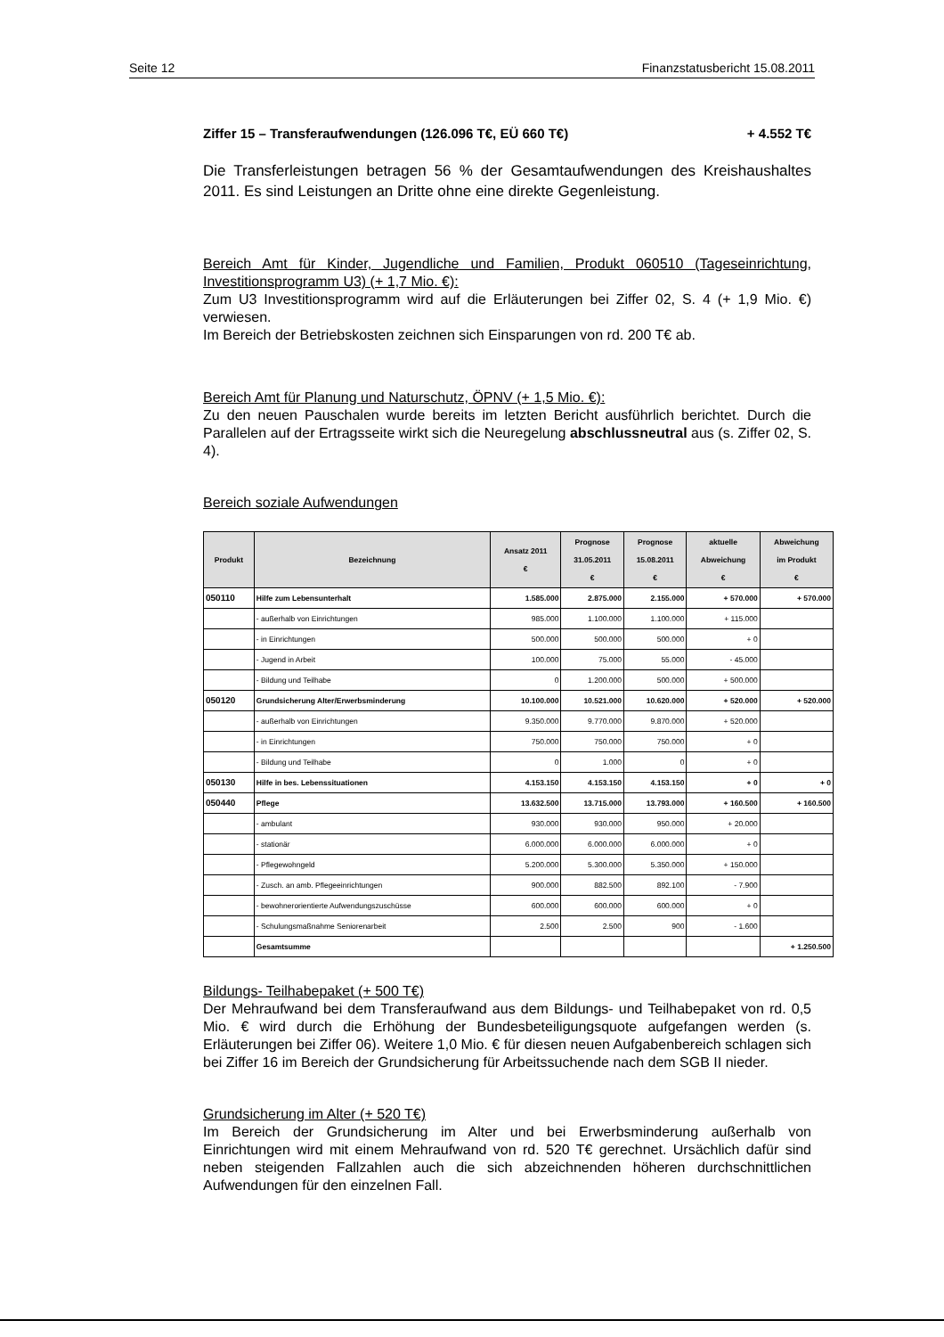Seite 12 Finanzstatusbericht 15.08.2011
Ziffer 15 – Transferaufwendungen (126.096 T€, EÜ 660 T€) + 4.552 T€
Die Transferleistungen betragen 56 % der Gesamtaufwendungen des Kreishaushaltes 2011. Es sind Leistungen an Dritte ohne eine direkte Gegenleistung.
Bereich Amt für Kinder, Jugendliche und Familien, Produkt 060510 (Tageseinrichtung, Investitionsprogramm U3) (+ 1,7 Mio. €):
Zum U3 Investitionsprogramm wird auf die Erläuterungen bei Ziffer 02, S. 4 (+ 1,9 Mio. €) verwiesen.
Im Bereich der Betriebskosten zeichnen sich Einsparungen von rd. 200 T€ ab.
Bereich Amt für Planung und Naturschutz, ÖPNV (+ 1,5 Mio. €):
Zu den neuen Pauschalen wurde bereits im letzten Bericht ausführlich berichtet. Durch die Parallelen auf der Ertragsseite wirkt sich die Neuregelung abschlussneutral aus (s. Ziffer 02, S. 4).
Bereich soziale Aufwendungen
| Produkt | Bezeichnung | Ansatz 2011 € | Prognose 31.05.2011 € | Prognose 15.08.2011 € | aktuelle Abweichung € | Abweichung im Produkt € |
| --- | --- | --- | --- | --- | --- | --- |
| 050110 | Hilfe zum Lebensunterhalt | 1.585.000 | 2.875.000 | 2.155.000 | + 570.000 | + 570.000 |
| | - außerhalb von Einrichtungen | 985.000 | 1.100.000 | 1.100.000 | + 115.000 | |
| | - in Einrichtungen | 500.000 | 500.000 | 500.000 | + 0 | |
| | - Jugend in Arbeit | 100.000 | 75.000 | 55.000 | - 45.000 | |
| | - Bildung und Teilhabe | 0 | 1.200.000 | 500.000 | + 500.000 | |
| 050120 | Grundsicherung Alter/Erwerbsminderung | 10.100.000 | 10.521.000 | 10.620.000 | + 520.000 | + 520.000 |
| | - außerhalb von Einrichtungen | 9.350.000 | 9.770.000 | 9.870.000 | + 520.000 | |
| | - in Einrichtungen | 750.000 | 750.000 | 750.000 | + 0 | |
| | - Bildung und Teilhabe | 0 | 1.000 | 0 | + 0 | |
| 050130 | Hilfe in bes. Lebenssituationen | 4.153.150 | 4.153.150 | 4.153.150 | + 0 | + 0 |
| 050440 | Pflege | 13.632.500 | 13.715.000 | 13.793.000 | + 160.500 | + 160.500 |
| | - ambulant | 930.000 | 930.000 | 950.000 | + 20.000 | |
| | - stationär | 6.000.000 | 6.000.000 | 6.000.000 | + 0 | |
| | - Pflegewohngeld | 5.200.000 | 5.300.000 | 5.350.000 | + 150.000 | |
| | - Zusch. an amb. Pflegeeinrichtungen | 900.000 | 882.500 | 892.100 | - 7.900 | |
| | - bewohnerorientierte Aufwendungszuschüsse | 600.000 | 600.000 | 600.000 | + 0 | |
| | - Schulungsmaßnahme Seniorenarbeit | 2.500 | 2.500 | 900 | - 1.600 | |
| | Gesamtsumme | | | | | + 1.250.500 |
Bildungs- Teilhabepaket (+ 500 T€)
Der Mehraufwand bei dem Transferaufwand aus dem Bildungs- und Teilhabepaket von rd. 0,5 Mio. € wird durch die Erhöhung der Bundesbeteiligungsquote aufgefangen werden (s. Erläuterungen bei Ziffer 06). Weitere 1,0 Mio. € für diesen neuen Aufgabenbereich schlagen sich bei Ziffer 16 im Bereich der Grundsicherung für Arbeitssuchende nach dem SGB II nieder.
Grundsicherung im Alter (+ 520 T€)
Im Bereich der Grundsicherung im Alter und bei Erwerbsminderung außerhalb von Einrichtungen wird mit einem Mehraufwand von rd. 520 T€ gerechnet. Ursächlich dafür sind neben steigenden Fallzahlen auch die sich abzeichnenden höheren durchschnittlichen Aufwendungen für den einzelnen Fall.